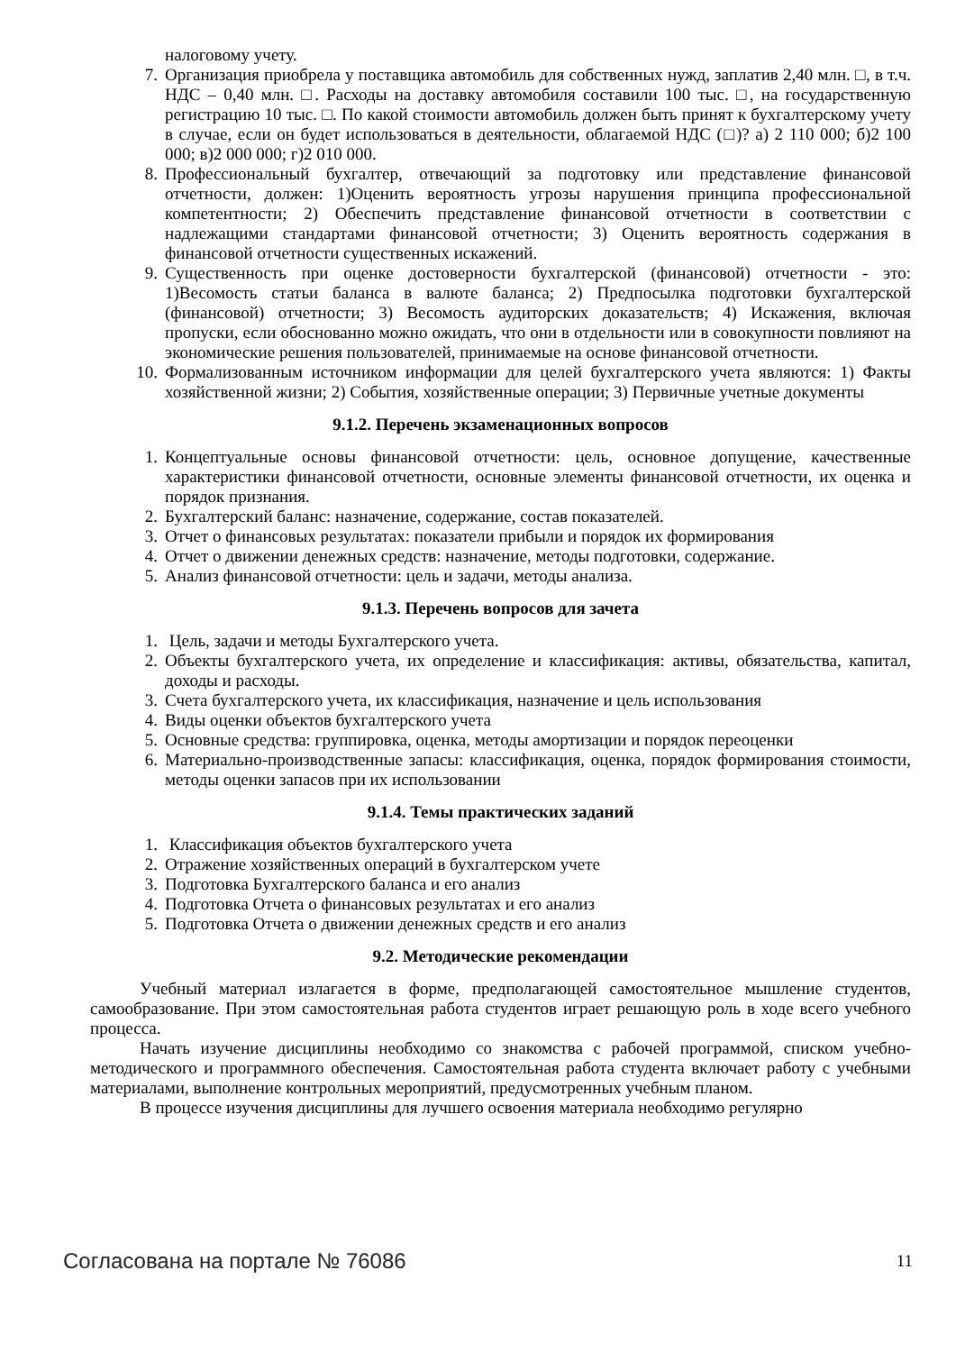налоговому учету.
7. Организация приобрела у поставщика автомобиль для собственных нужд, заплатив 2,40 млн. □, в т.ч. НДС – 0,40 млн. □. Расходы на доставку автомобиля составили 100 тыс. □, на государственную регистрацию 10 тыс. □. По какой стоимости автомобиль должен быть принят к бухгалтерскому учету в случае, если он будет использоваться в деятельности, облагаемой НДС (□)? а) 2 110 000; б)2 100 000; в)2 000 000; г)2 010 000.
8. Профессиональный бухгалтер, отвечающий за подготовку или представление финансовой отчетности, должен: 1)Оценить вероятность угрозы нарушения принципа профессиональной компетентности; 2) Обеспечить представление финансовой отчетности в соответствии с надлежащими стандартами финансовой отчетности; 3) Оценить вероятность содержания в финансовой отчетности существенных искажений.
9. Существенность при оценке достоверности бухгалтерской (финансовой) отчетности - это: 1)Весомость статьи баланса в валюте баланса; 2) Предпосылка подготовки бухгалтерской (финансовой) отчетности; 3) Весомость аудиторских доказательств; 4) Искажения, включая пропуски, если обоснованно можно ожидать, что они в отдельности или в совокупности повлияют на экономические решения пользователей, принимаемые на основе финансовой отчетности.
10. Формализованным источником информации для целей бухгалтерского учета являются: 1) Факты хозяйственной жизни; 2) События, хозяйственные операции; 3) Первичные учетные документы
9.1.2. Перечень экзаменационных вопросов
1. Концептуальные основы финансовой отчетности: цель, основное допущение, качественные характеристики финансовой отчетности, основные элементы финансовой отчетности, их оценка и порядок признания.
2. Бухгалтерский баланс: назначение, содержание, состав показателей.
3. Отчет о финансовых результатах: показатели прибыли и порядок их формирования
4. Отчет о движении денежных средств: назначение, методы подготовки, содержание.
5. Анализ финансовой отчетности: цель и задачи, методы анализа.
9.1.3. Перечень вопросов для зачета
1. Цель, задачи и методы Бухгалтерского учета.
2. Объекты бухгалтерского учета, их определение и классификация: активы, обязательства, капитал, доходы и расходы.
3. Счета бухгалтерского учета, их классификация, назначение и цель использования
4. Виды оценки объектов бухгалтерского учета
5. Основные средства: группировка, оценка, методы амортизации и порядок переоценки
6. Материально-производственные запасы: классификация, оценка, порядок формирования стоимости, методы оценки запасов при их использовании
9.1.4. Темы практических заданий
1. Классификация объектов бухгалтерского учета
2. Отражение хозяйственных операций в бухгалтерском учете
3. Подготовка Бухгалтерского баланса и его анализ
4. Подготовка Отчета о финансовых результатах и его анализ
5. Подготовка Отчета о движении денежных средств и его анализ
9.2. Методические рекомендации
Учебный материал излагается в форме, предполагающей самостоятельное мышление студентов, самообразование. При этом самостоятельная работа студентов играет решающую роль в ходе всего учебного процесса.
Начать изучение дисциплины необходимо со знакомства с рабочей программой, списком учебно-методического и программного обеспечения. Самостоятельная работа студента включает работу с учебными материалами, выполнение контрольных мероприятий, предусмотренных учебным планом.
В процессе изучения дисциплины для лучшего освоения материала необходимо регулярно
Согласована на портале № 76086 11